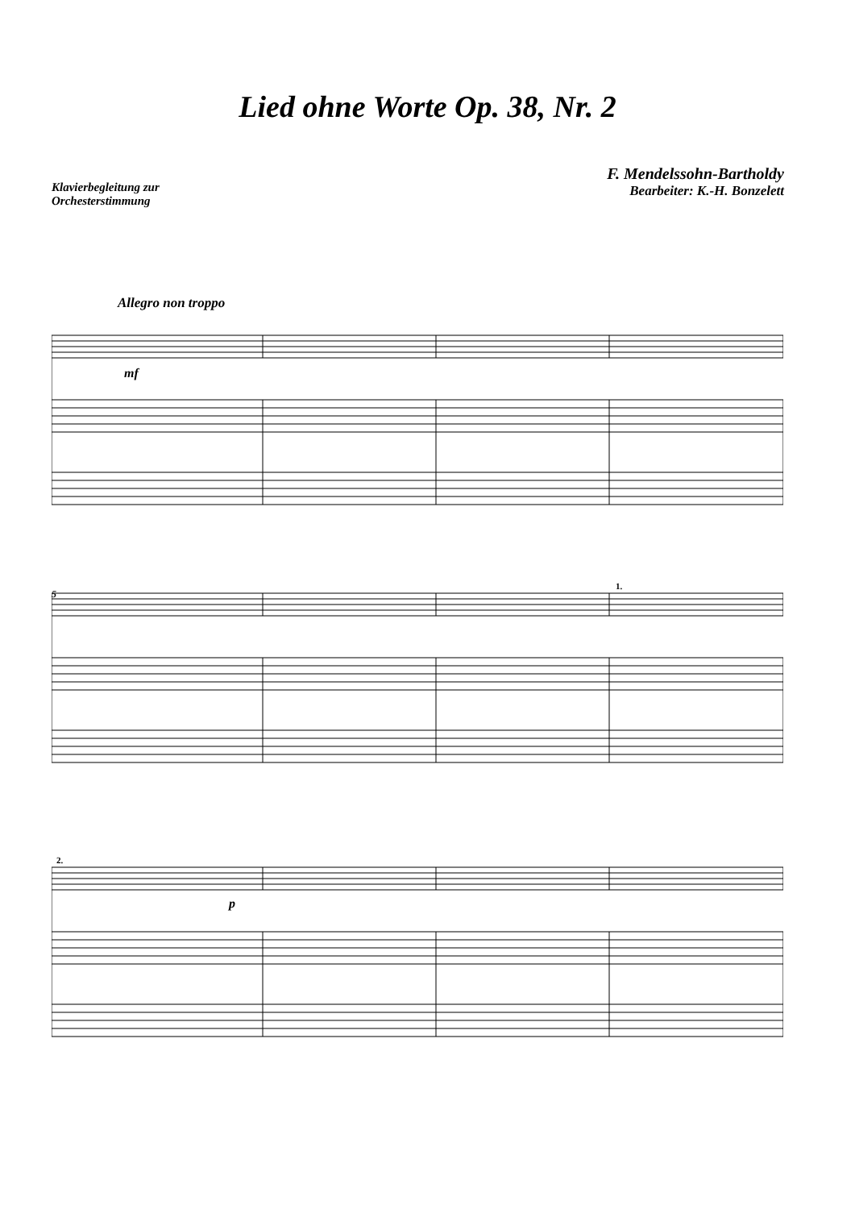Lied ohne Worte Op. 38, Nr. 2
Klavierbegleitung zur
Orchesterstimmung
F. Mendelssohn-Bartholdy
Bearbeiter: K.-H. Bonzelett
Allegro non troppo
mf
5
1.
2.
p